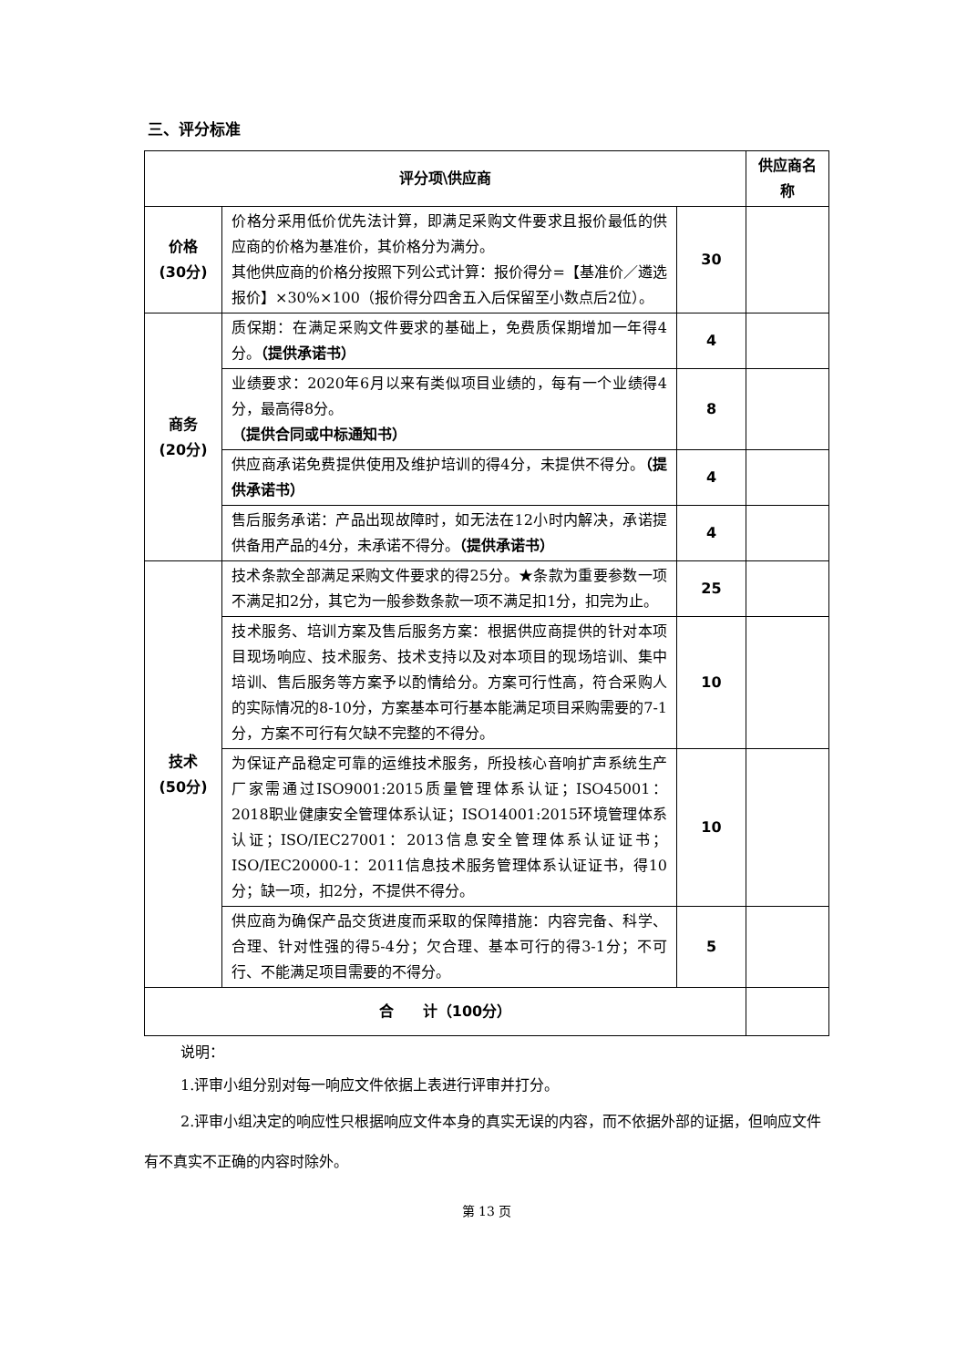三、评分标准
| 评分项\供应商 | | | 供应商名称 |
| --- | --- | --- | --- |
| 价格 (30分) | 价格分采用低价优先法计算，即满足采购文件要求且报价最低的供应商的价格为基准价，其价格分为满分。 其他供应商的价格分按照下列公式计算：报价得分=【基准价／遴选报价】×30%×100（报价得分四舍五入后保留至小数点后2位）。 | 30 | |
| 商务 (20分) | 质保期：在满足采购文件要求的基础上，免费质保期增加一年得4分。 （提供承诺书） | 4 | |
| | 业绩要求：2020年6月以来有类似项目业绩的，每有一个业绩得4分，最高得8分。 （提供合同或中标通知书） | 8 | |
| | 供应商承诺免费提供使用及维护培训的得4分，未提供不得分。 （提供承诺书） | 4 | |
| | 售后服务承诺：产品出现故障时，如无法在12小时内解决，承诺提供备用产品的4分，未承诺不得分。 （提供承诺书） | 4 | |
| 技术 (50分) | 技术条款全部满足采购文件要求的得25分。★条款为重要参数一项不满足扣2分，其它为一般参数条款一项不满足扣1分，扣完为止。 | 25 | |
| | 技术服务、培训方案及售后服务方案：根据供应商提供的针对本项目现场响应、技术服务、技术支持以及对本项目的现场培训、集中培训、售后服务等方案予以酌情给分。方案可行性高，符合采购人的实际情况的8-10分，方案基本可行基本能满足项目采购需要的7-1分，方案不可行有欠缺不完整的不得分。 | 10 | |
| | 为保证产品稳定可靠的运维技术服务，所投核心音响扩声系统生产厂家需通过ISO9001:2015质量管理体系认证；ISO45001：2018职业健康安全管理体系认证；ISO14001:2015环境管理体系认证；ISO/IEC27001：2013信息安全管理体系认证证书；ISO/IEC20000-1：2011信息技术服务管理体系认证证书，得10分；缺一项，扣2分，不提供不得分。 | 10 | |
| | 供应商为确保产品交货进度而采取的保障措施：内容完备、科学、合理、针对性强的得5-4分；欠合理、基本可行的得3-1分；不可行、不能满足项目需要的不得分。 | 5 | |
| 合 计（100分） | | | |
说明：
1.评审小组分别对每一响应文件依据上表进行评审并打分。
2.评审小组决定的响应性只根据响应文件本身的真实无误的内容，而不依据外部的证据，但响应文件有不真实不正确的内容时除外。
第 13 页